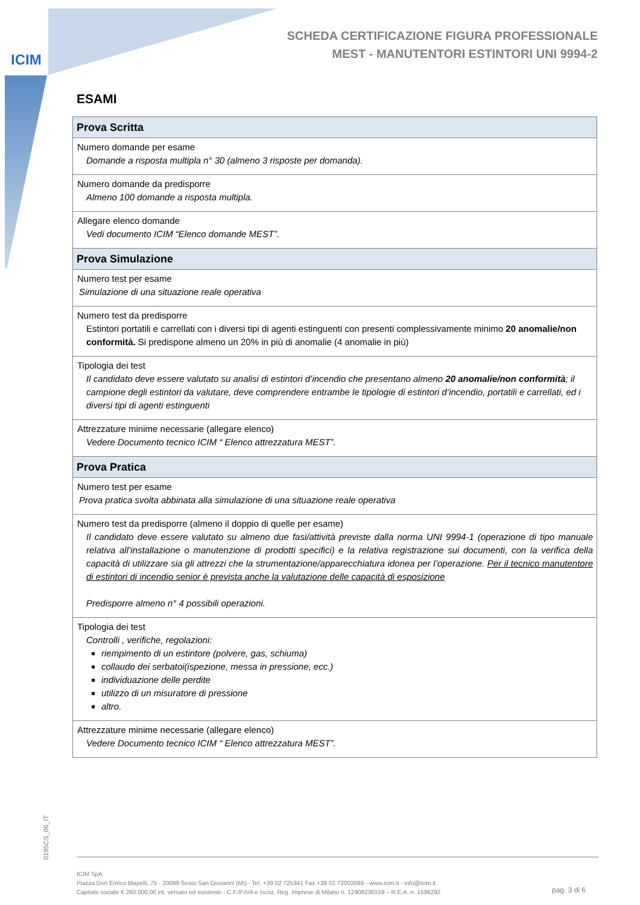ICIM
SCHEDA CERTIFICAZIONE FIGURA PROFESSIONALE
MEST - MANUTENTORI ESTINTORI UNI 9994-2
ESAMI
| Prova Scritta |
| --- |
| Numero domande per esame Domande a risposta multipla n° 30 (almeno 3 risposte per domanda). |
| Numero domande da predisporre Almeno 100 domande a risposta multipla. |
| Allegare elenco domande Vedi documento ICIM “Elenco domande MEST”. |
| Prova Simulazione |
| Numero test per esame Simulazione di una situazione reale operativa |
| Numero test da predisporre Estintori portatili e carrellati con i diversi tipi di agenti estinguenti con presenti complessivamente minimo 20 anomalie/non conformità. Si predispone almeno un 20% in più di anomalie (4 anomalie in più) |
| Tipologia dei test Il candidato deve essere valutato su analisi di estintori d’incendio che presentano almeno 20 anomalie/non conformità ; il campione degli estintori da valutare, deve comprendere entrambe le tipologie di estintori d’incendio, portatili e carrellati, ed i diversi tipi di agenti estinguenti |
| Attrezzature minime necessarie (allegare elenco) Vedere Documento tecnico ICIM “ Elenco attrezzatura MEST”. |
| Prova Pratica |
| Numero test per esame Prova pratica svolta abbinata alla simulazione di una situazione reale operativa |
| Numero test da predisporre (almeno il doppio di quelle per esame) Il candidato deve essere valutato su almeno due fasi/attività previste dalla norma UNI 9994-1 (operazione di tipo manuale relativa all’installazione o manutenzione di prodotti specifici) e la relativa registrazione sui documenti, con la verifica della capacità di utilizzare sia gli attrezzi che la strumentazione/apparecchiatura idonea per l’operazione. Per il tecnico manutentore di estintori di incendio senior è prevista anche la valutazione delle capacità di esposizione Predisporre almeno n° 4 possibili operazioni. |
| Tipologia dei test Controlli , verifiche, regolazioni: riempimento di un estintore (polvere, gas, schiuma) collaudo dei serbatoi(ispezione, messa in pressione, ecc.) individuazione delle perdite utilizzo di un misuratore di pressione altro. |
| Attrezzature minime necessarie (allegare elenco) Vedere Documento tecnico ICIM “ Elenco attrezzatura MEST”. |
0195CS_06_IT
ICIM SpA
Piazza Don Enrico Mapelli, 75 - 20099 Sesto San Giovanni (MI) - Tel. +39 02 725341 Fax +39 02 72002098 - www.icim.it - info@icim.it
Capitale sociale € 260.000,00 int. versato ed esistente - C.F./P.IVA e Iscriz. Reg. Imprese di Milano n. 12908230159 – R.E.A. n. 1596292
pag. 3 di 6